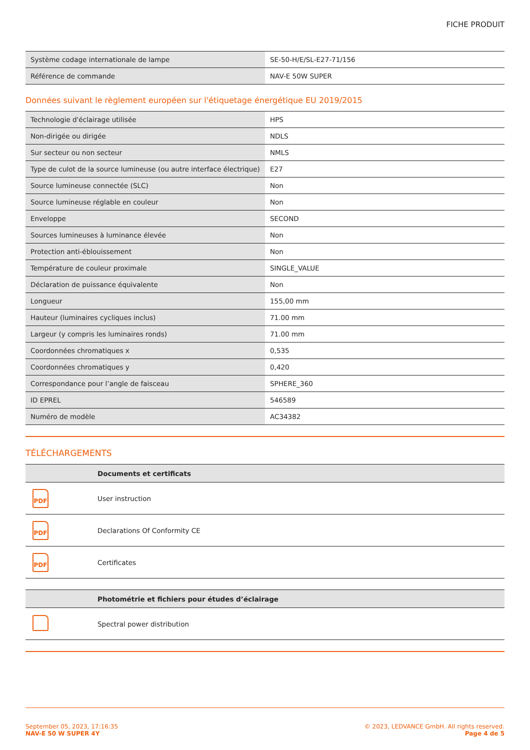FICHE PRODUIT
| Système codage internationale de lampe | SE-50-H/E/SL-E27-71/156 |
| Référence de commande | NAV-E 50W SUPER |
Données suivant le règlement européen sur l'étiquetage énergétique EU 2019/2015
| Technologie d'éclairage utilisée | HPS |
| Non-dirigée ou dirigée | NDLS |
| Sur secteur ou non secteur | NMLS |
| Type de culot de la source lumineuse (ou autre interface électrique) | E27 |
| Source lumineuse connectée (SLC) | Non |
| Source lumineuse réglable en couleur | Non |
| Enveloppe | SECOND |
| Sources lumineuses à luminance élevée | Non |
| Protection anti-éblouissement | Non |
| Température de couleur proximale | SINGLE_VALUE |
| Déclaration de puissance équivalente | Non |
| Longueur | 155,00 mm |
| Hauteur (luminaires cycliques inclus) | 71.00 mm |
| Largeur (y compris les luminaires ronds) | 71.00 mm |
| Coordonnées chromatiques x | 0,535 |
| Coordonnées chromatiques y | 0,420 |
| Correspondance pour l’angle de faisceau | SPHERE_360 |
| ID EPREL | 546589 |
| Numéro de modèle | AC34382 |
TÉLÉCHARGEMENTS
| | Documents et certificats |
| --- | --- |
| PDF | User instruction |
| PDF | Declarations Of Conformity CE |
| PDF | Certificates |
| | Photométrie et fichiers pour études d’éclairage |
| --- | --- |
| | Spectral power distribution |
September 05, 2023, 17:16:35
NAV-E 50 W SUPER 4Y
© 2023, LEDVANCE GmbH. All rights reserved.
Page 4 de 5